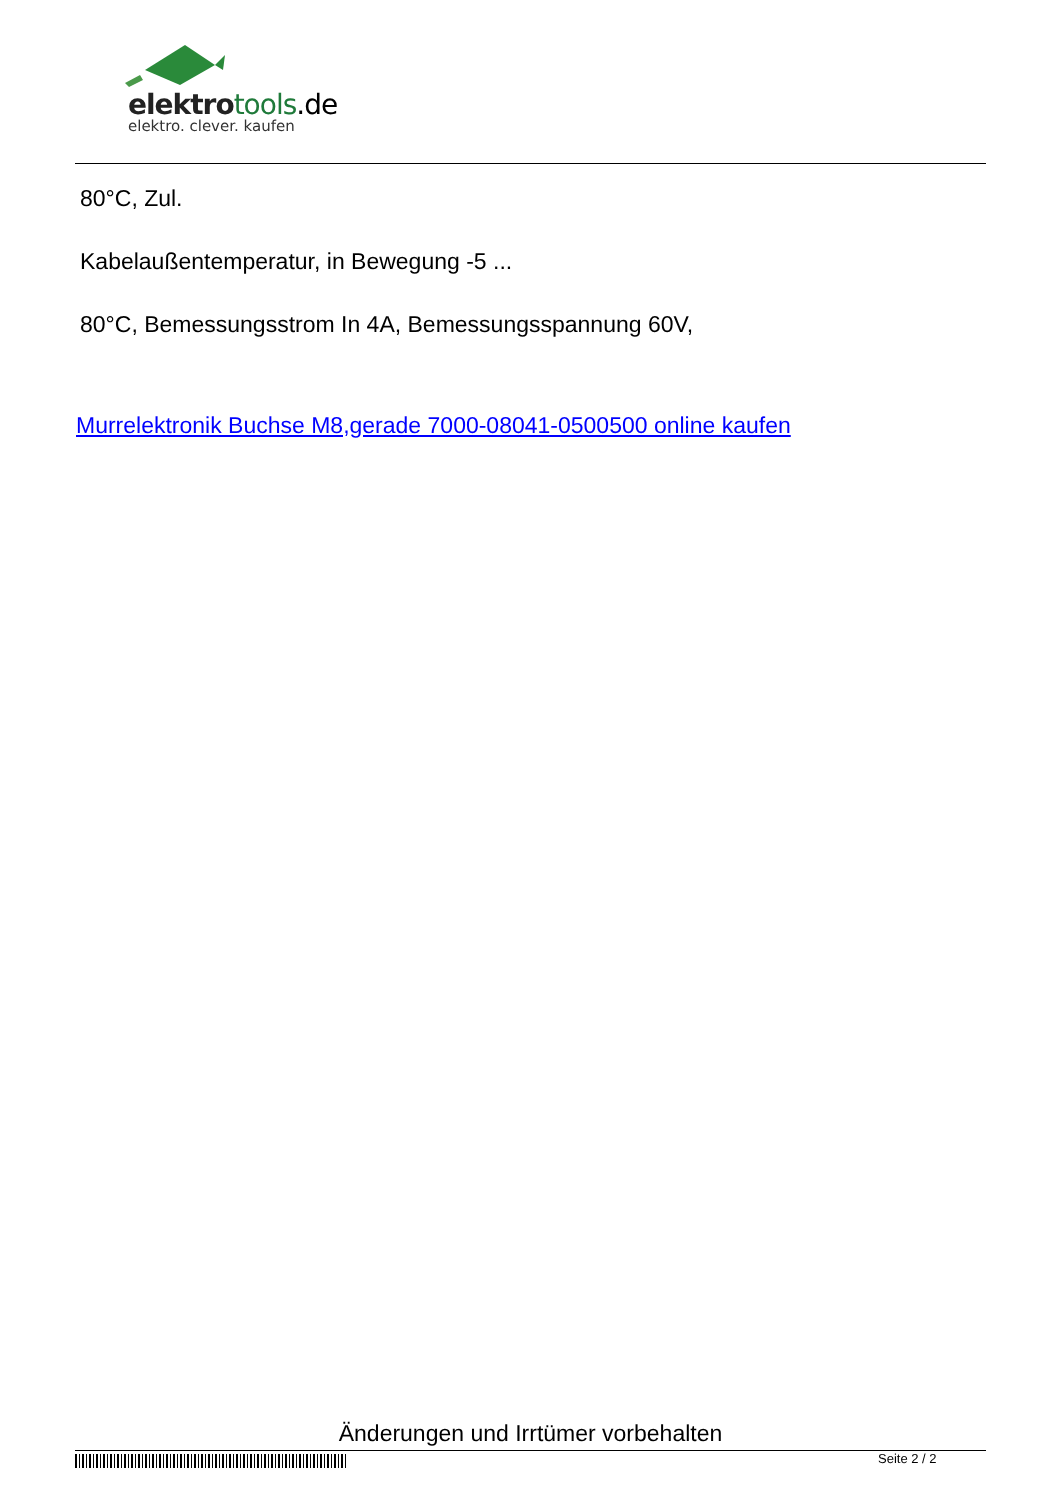elektro tools.de
elektro. clever. kaufen
80°C, Zul.
Kabelaußentemperatur, in Bewegung -5 ...
80°C, Bemessungsstrom In 4A, Bemessungsspannung 60V,
Murrelektronik Buchse M8,gerade 7000-08041-0500500 online kaufen
Änderungen und Irrtümer vorbehalten
Seite 2 / 2